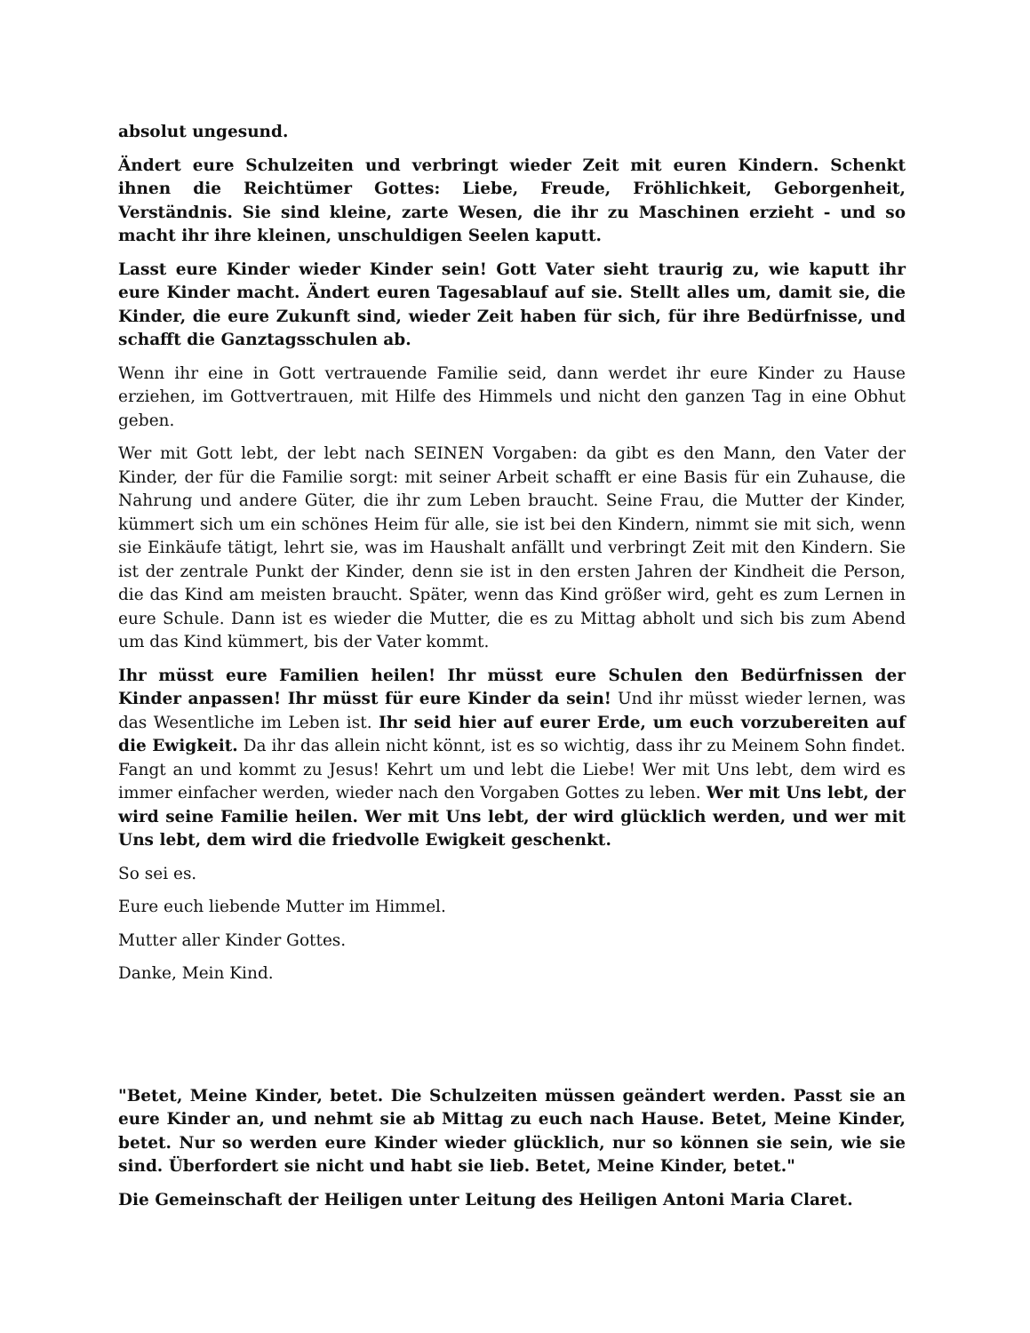absolut ungesund.
Ändert eure Schulzeiten und verbringt wieder Zeit mit euren Kindern. Schenkt ihnen die Reichtümer Gottes: Liebe, Freude, Fröhlichkeit, Geborgenheit, Verständnis. Sie sind kleine, zarte Wesen, die ihr zu Maschinen erzieht - und so macht ihr ihre kleinen, unschuldigen Seelen kaputt.
Lasst eure Kinder wieder Kinder sein! Gott Vater sieht traurig zu, wie kaputt ihr eure Kinder macht. Ändert euren Tagesablauf auf sie. Stellt alles um, damit sie, die Kinder, die eure Zukunft sind, wieder Zeit haben für sich, für ihre Bedürfnisse, und schafft die Ganztagsschulen ab.
Wenn ihr eine in Gott vertrauende Familie seid, dann werdet ihr eure Kinder zu Hause erziehen, im Gottvertrauen, mit Hilfe des Himmels und nicht den ganzen Tag in eine Obhut geben.
Wer mit Gott lebt, der lebt nach SEINEN Vorgaben: da gibt es den Mann, den Vater der Kinder, der für die Familie sorgt: mit seiner Arbeit schafft er eine Basis für ein Zuhause, die Nahrung und andere Güter, die ihr zum Leben braucht. Seine Frau, die Mutter der Kinder, kümmert sich um ein schönes Heim für alle, sie ist bei den Kindern, nimmt sie mit sich, wenn sie Einkäufe tätigt, lehrt sie, was im Haushalt anfällt und verbringt Zeit mit den Kindern. Sie ist der zentrale Punkt der Kinder, denn sie ist in den ersten Jahren der Kindheit die Person, die das Kind am meisten braucht. Später, wenn das Kind größer wird, geht es zum Lernen in eure Schule. Dann ist es wieder die Mutter, die es zu Mittag abholt und sich bis zum Abend um das Kind kümmert, bis der Vater kommt.
Ihr müsst eure Familien heilen! Ihr müsst eure Schulen den Bedürfnissen der Kinder anpassen! Ihr müsst für eure Kinder da sein! Und ihr müsst wieder lernen, was das Wesentliche im Leben ist. Ihr seid hier auf eurer Erde, um euch vorzubereiten auf die Ewigkeit. Da ihr das allein nicht könnt, ist es so wichtig, dass ihr zu Meinem Sohn findet. Fangt an und kommt zu Jesus! Kehrt um und lebt die Liebe! Wer mit Uns lebt, dem wird es immer einfacher werden, wieder nach den Vorgaben Gottes zu leben. Wer mit Uns lebt, der wird seine Familie heilen. Wer mit Uns lebt, der wird glücklich werden, und wer mit Uns lebt, dem wird die friedvolle Ewigkeit geschenkt.
So sei es.
Eure euch liebende Mutter im Himmel.
Mutter aller Kinder Gottes.
Danke, Mein Kind.
"Betet, Meine Kinder, betet. Die Schulzeiten müssen geändert werden. Passt sie an eure Kinder an, und nehmt sie ab Mittag zu euch nach Hause. Betet, Meine Kinder, betet. Nur so werden eure Kinder wieder glücklich, nur so können sie sein, wie sie sind. Überfordert sie nicht und habt sie lieb. Betet, Meine Kinder, betet."
Die Gemeinschaft der Heiligen unter Leitung des Heiligen Antoni Maria Claret.